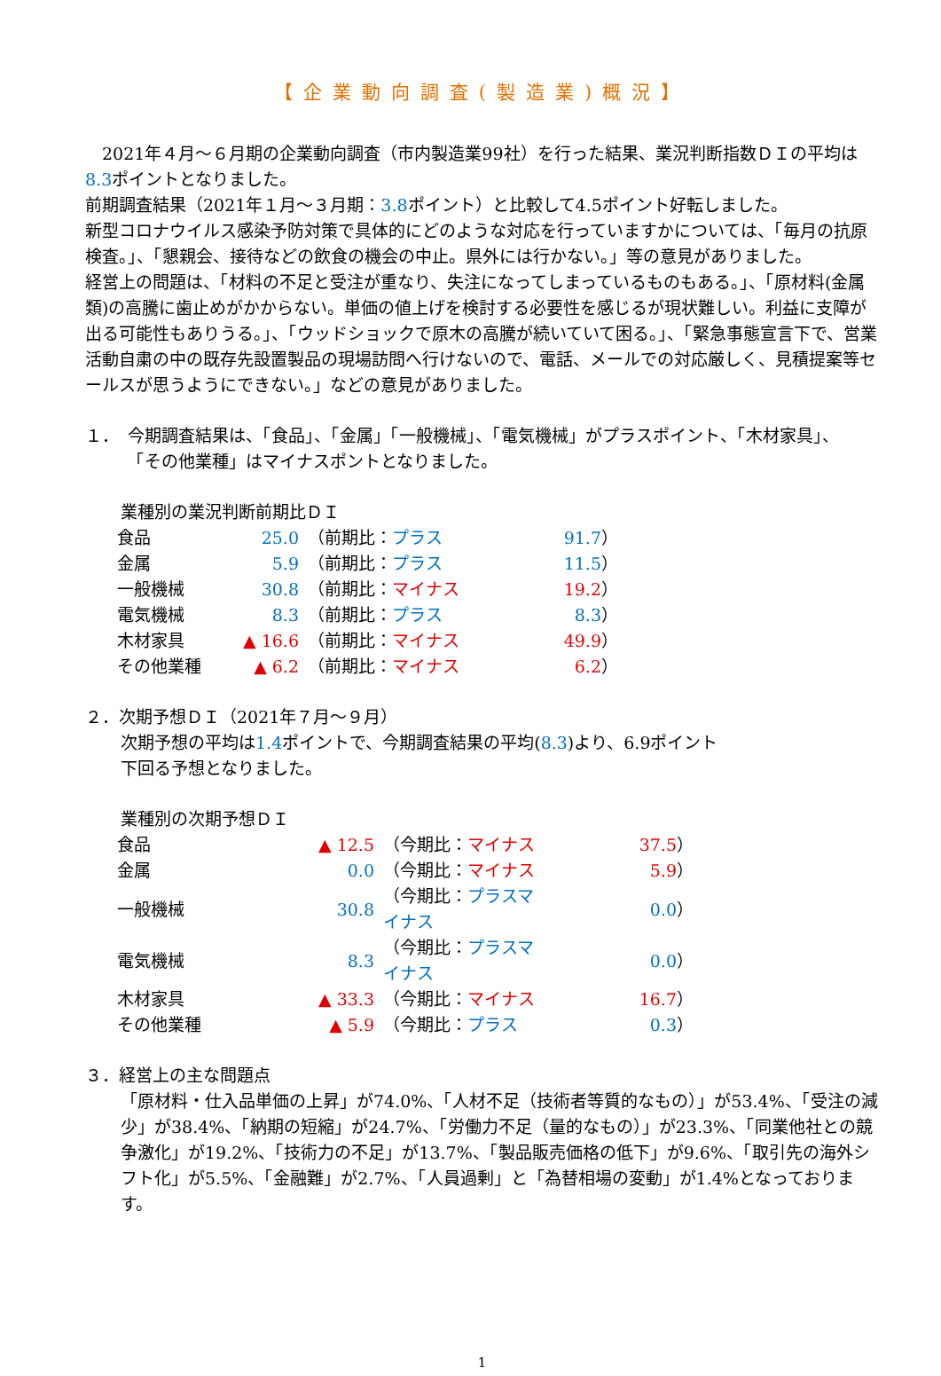【企業動向調査(製造業)概況】
　2021年４月～６月期の企業動向調査（市内製造業99社）を行った結果、業況判断指数ＤＩの平均は8.3ポイントとなりました。
前期調査結果（2021年１月～３月期：3.8ポイント）と比較して4.5ポイント好転しました。
新型コロナウイルス感染予防対策で具体的にどのような対応を行っていますかについては、「毎月の抗原検査。」、「懇親会、接待などの飲食の機会の中止。県外には行かない。」等の意見がありました。
経営上の問題は、「材料の不足と受注が重なり、失注になってしまっているものもある。」、「原材料(金属類)の高騰に歯止めがかからない。単価の値上げを検討する必要性を感じるが現状難しい。利益に支障が出る可能性もありうる。」、「ウッドショックで原木の高騰が続いていて困る。」、「緊急事態宣言下で、営業活動自粛の中の既存先設置製品の現場訪問へ行けないので、電話、メールでの対応厳しく、見積提案等セールスが思うようにできない。」などの意見がありました。
１．　今期調査結果は、「食品」、「金属」「一般機械」、「電気機械」がプラスポイント、「木材家具」、
　　　「その他業種」はマイナスポントとなりました。
業種別の業況判断前期比ＤＩ
| 食品 | 25.0 | （前期比： プラス | 91.7 ） |
| 金属 | 5.9 | （前期比： プラス | 11.5 ） |
| 一般機械 | 30.8 | （前期比： マイナス | 19.2 ） |
| 電気機械 | 8.3 | （前期比： プラス | 8.3 ） |
| 木材家具 | ▲ 16.6 | （前期比： マイナス | 49.9 ） |
| その他業種 | ▲ 6.2 | （前期比： マイナス | 6.2 ） |
２．次期予想ＤＩ（2021年７月～９月）
次期予想の平均は1.4ポイントで、今期調査結果の平均(8.3)より、6.9ポイント
下回る予想となりました。
業種別の次期予想ＤＩ
| 食品 | ▲ 12.5 | （今期比： マイナス | 37.5 ） |
| 金属 | 0.0 | （今期比： マイナス | 5.9 ） |
| 一般機械 | 30.8 | （今期比： プラスマイナス | 0.0 ） |
| 電気機械 | 8.3 | （今期比： プラスマイナス | 0.0 ） |
| 木材家具 | ▲ 33.3 | （今期比： マイナス | 16.7 ） |
| その他業種 | ▲ 5.9 | （今期比： プラス | 0.3 ） |
３．経営上の主な問題点
「原材料・仕入品単価の上昇」が74.0%、「人材不足（技術者等質的なもの）」が53.4%、「受注の減少」が38.4%、「納期の短縮」が24.7%、「労働力不足（量的なもの）」が23.3%、「同業他社との競争激化」が19.2%、「技術力の不足」が13.7%、「製品販売価格の低下」が9.6%、「取引先の海外シフト化」が5.5%、「金融難」が2.7%、「人員過剰」と「為替相場の変動」が1.4%となっております。
1